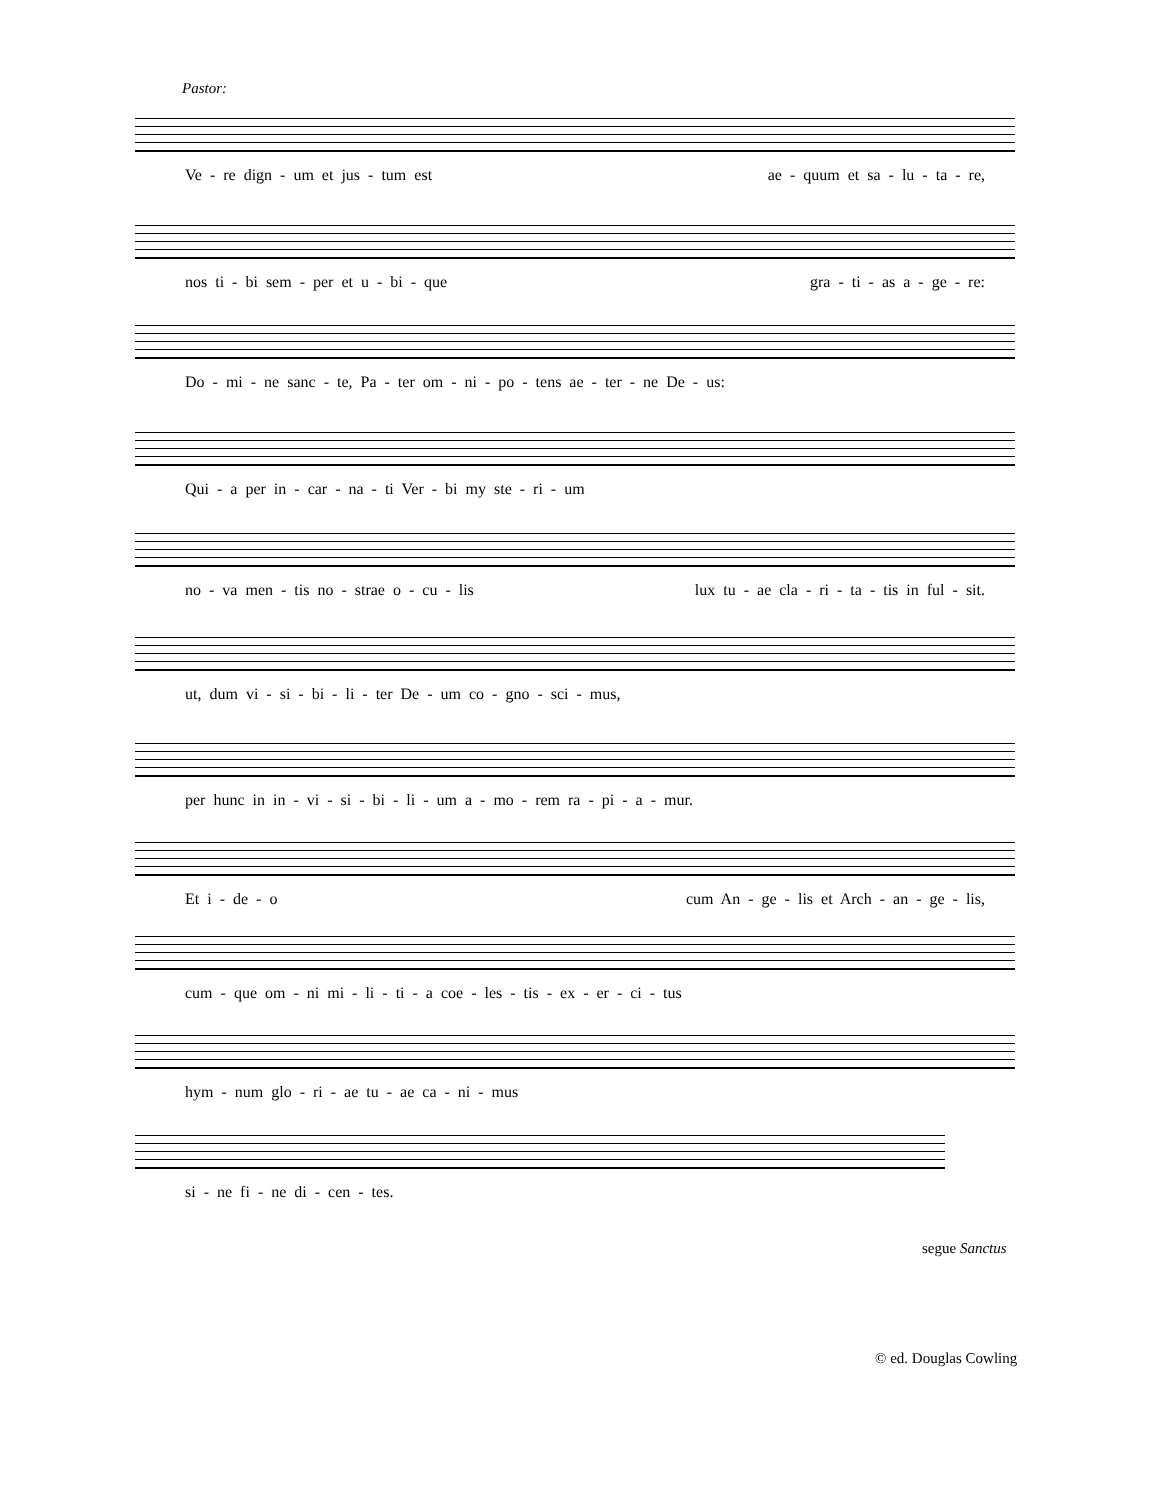Pastor:
Ve - re dign - um et jus - tum est ae - quum et sa - lu - ta - re,
nos ti - bi sem - per et u - bi - que gra - ti - as a - ge - re:
Do - mi - ne sanc - te, Pa - ter om - ni - po - tens ae - ter - ne De - us:
Qui - a per in - car - na - ti Ver - bi my ste - ri - um
no - va men - tis no - strae o - cu - lis lux tu - ae cla - ri - ta - tis in ful - sit.
ut, dum vi - si - bi - li - ter De - um co - gno - sci - mus,
per hunc in in - vi - si - bi - li - um a - mo - rem ra - pi - a - mur.
Et i - de - o cum An - ge - lis et Arch - an - ge - lis,
cum - que om - ni mi - li - ti - a coe - les - tis - ex - er - ci - tus
hym - num glo - ri - ae tu - ae ca - ni - mus
si - ne fi - ne di - cen - tes.
segue Sanctus
© ed. Douglas Cowling